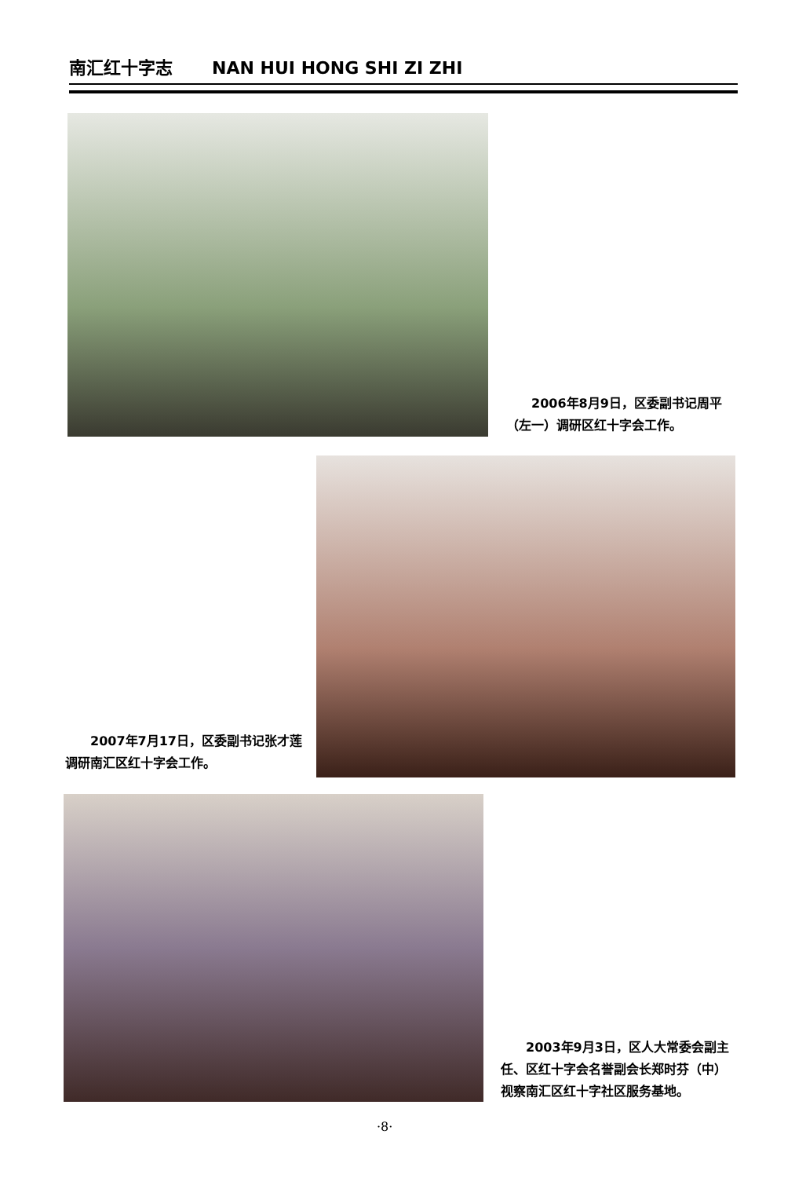南汇红十字志 NAN HUI HONG SHI ZI ZHI
2006年8月9日，区委副书记周平（左一）调研区红十字会工作。
2007年7月17日，区委副书记张才莲调研南汇区红十字会工作。
2003年9月3日，区人大常委会副主任、区红十字会名誉副会长郑时芬（中）视察南汇区红十字社区服务基地。
·8·